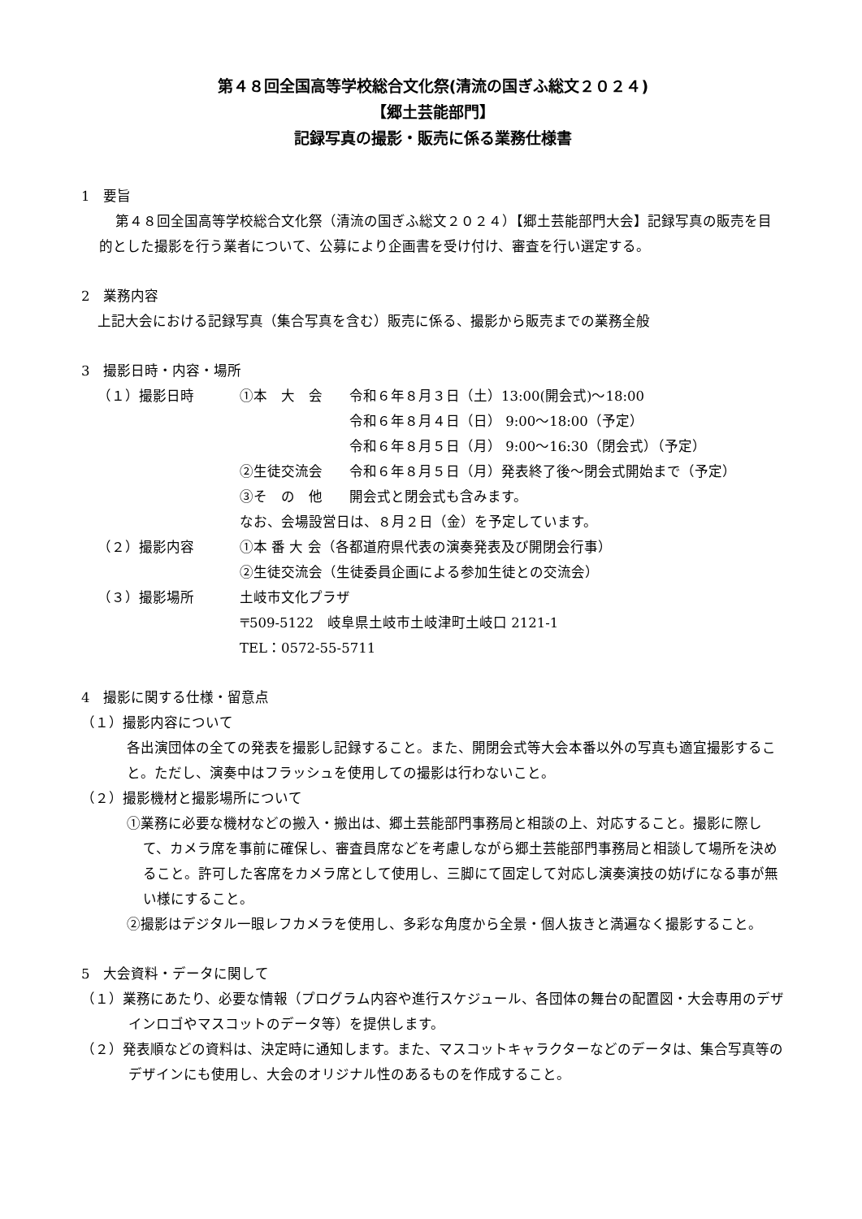第４８回全国高等学校総合文化祭(清流の国ぎふ総文２０２４)
【郷土芸能部門】
記録写真の撮影・販売に係る業務仕様書
1　要旨
第４８回全国高等学校総合文化祭（清流の国ぎふ総文２０２４）【郷土芸能部門大会】記録写真の販売を目的とした撮影を行う業者について、公募により企画書を受け付け、審査を行い選定する。
2　業務内容
上記大会における記録写真（集合写真を含む）販売に係る、撮影から販売までの業務全般
3　撮影日時・内容・場所
（１）撮影日時 ①本　大　会 令和６年８月３日（土）13:00(開会式)～18:00
令和６年８月４日（日） 9:00～18:00（予定）
令和６年８月５日（月） 9:00～16:30（閉会式）（予定）
②生徒交流会 令和６年８月５日（月）発表終了後～閉会式開始まで（予定）
③そ　の　他 開会式と閉会式も含みます。
なお、会場設営日は、８月２日（金）を予定しています。
（２）撮影内容 ①本 番 大 会（各都道府県代表の演奏発表及び開閉会行事）
②生徒交流会（生徒委員企画による参加生徒との交流会）
（３）撮影場所 土岐市文化プラザ
〒509-5122　岐阜県土岐市土岐津町土岐口 2121-1
TEL：0572-55-5711
4　撮影に関する仕様・留意点
（１）撮影内容について
各出演団体の全ての発表を撮影し記録すること。また、開閉会式等大会本番以外の写真も適宜撮影すること。ただし、演奏中はフラッシュを使用しての撮影は行わないこと。
（２）撮影機材と撮影場所について
①業務に必要な機材などの搬入・搬出は、郷土芸能部門事務局と相談の上、対応すること。撮影に際して、カメラ席を事前に確保し、審査員席などを考慮しながら郷土芸能部門事務局と相談して場所を決めること。許可した客席をカメラ席として使用し、三脚にて固定して対応し演奏演技の妨げになる事が無い様にすること。
②撮影はデジタル一眼レフカメラを使用し、多彩な角度から全景・個人抜きと満遍なく撮影すること。
5　大会資料・データに関して
（１）業務にあたり、必要な情報（プログラム内容や進行スケジュール、各団体の舞台の配置図・大会専用のデザインロゴやマスコットのデータ等）を提供します。
（２）発表順などの資料は、決定時に通知します。また、マスコットキャラクターなどのデータは、集合写真等のデザインにも使用し、大会のオリジナル性のあるものを作成すること。